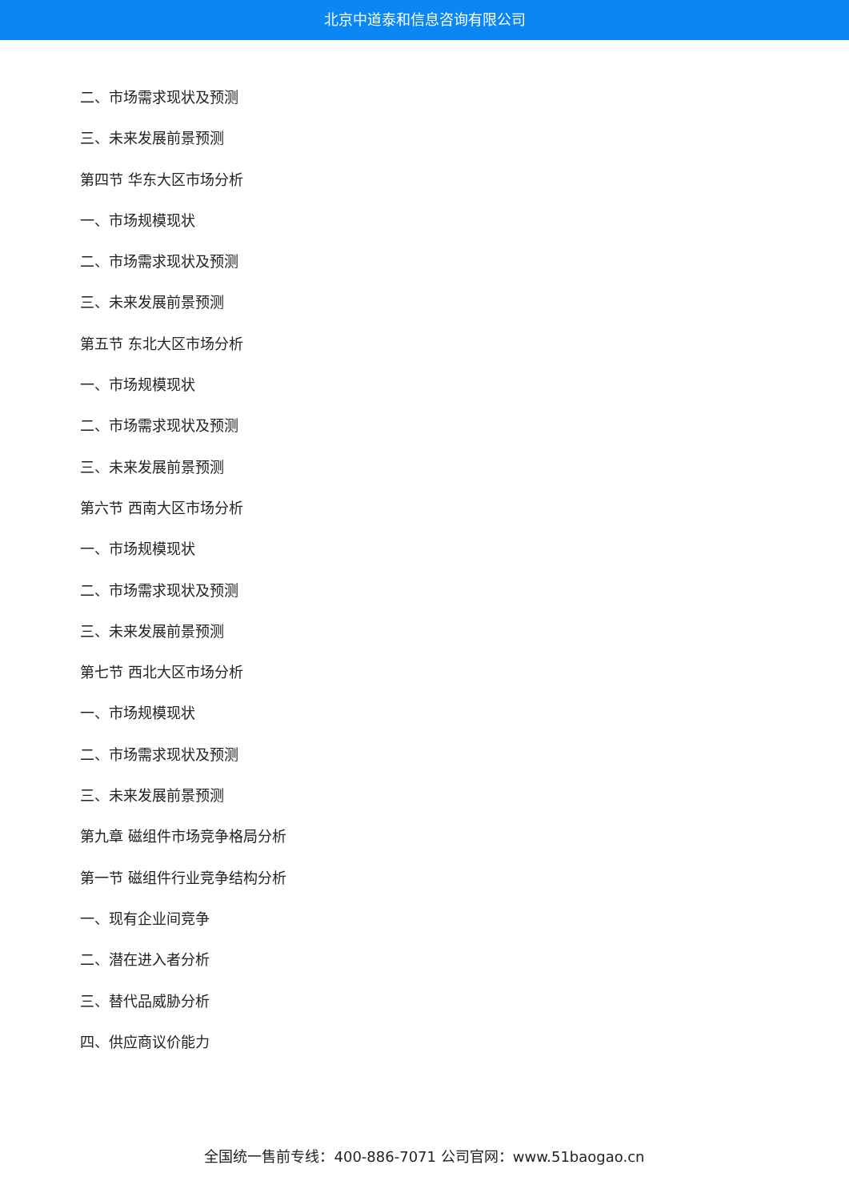北京中道泰和信息咨询有限公司
二、市场需求现状及预测
三、未来发展前景预测
第四节 华东大区市场分析
一、市场规模现状
二、市场需求现状及预测
三、未来发展前景预测
第五节 东北大区市场分析
一、市场规模现状
二、市场需求现状及预测
三、未来发展前景预测
第六节 西南大区市场分析
一、市场规模现状
二、市场需求现状及预测
三、未来发展前景预测
第七节 西北大区市场分析
一、市场规模现状
二、市场需求现状及预测
三、未来发展前景预测
第九章 磁组件市场竞争格局分析
第一节 磁组件行业竞争结构分析
一、现有企业间竞争
二、潜在进入者分析
三、替代品威胁分析
四、供应商议价能力
全国统一售前专线：400-886-7071 公司官网：www.51baogao.cn